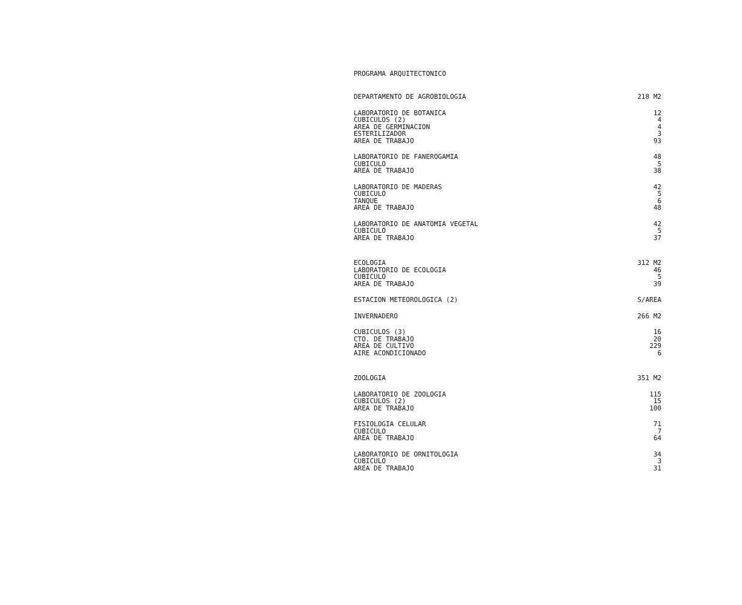PROGRAMA ARQUITECTONICO
| DEPARTAMENTO DE AGROBIOLOGIA | 218 M2 |
| LABORATORIO DE BOTANICA | 12 |
| CUBICULOS (2) | 4 |
| AREA DE GERMINACION | 4 |
| ESTERILIZADOR | 3 |
| AREA DE TRABAJO | 93 |
| LABORATORIO DE FANEROGAMIA | 48 |
| CUBICULO | 5 |
| AREA DE TRABAJO | 38 |
| LABORATORIO DE MADERAS | 42 |
| CUBICULO | 5 |
| TANQUE | 6 |
| AREA DE TRABAJO | 48 |
| LABORATORIO DE ANATOMIA VEGETAL | 42 |
| CUBICULO | 5 |
| AREA DE TRABAJO | 37 |
| ECOLOGIA | 312 M2 |
| LABORATORIO DE ECOLOGIA | 46 |
| CUBICULO | 5 |
| AREA DE TRABAJO | 39 |
| ESTACION METEOROLOGICA (2) | S/AREA |
| INVERNADERO | 266 M2 |
| CUBICULOS (3) | 16 |
| CTO. DE TRABAJO | 20 |
| AREA DE CULTIVO | 229 |
| AIRE ACONDICIONADO | 6 |
| ZOOLOGIA | 351 M2 |
| LABORATORIO DE ZOOLOGIA | 115 |
| CUBICULOS (2) | 15 |
| AREA DE TRABAJO | 100 |
| FISIOLOGIA CELULAR | 71 |
| CUBICULO | 7 |
| AREA DE TRABAJO | 64 |
| LABORATORIO DE ORNITOLOGIA | 34 |
| CUBICULO | 3 |
| AREA DE TRABAJO | 31 |